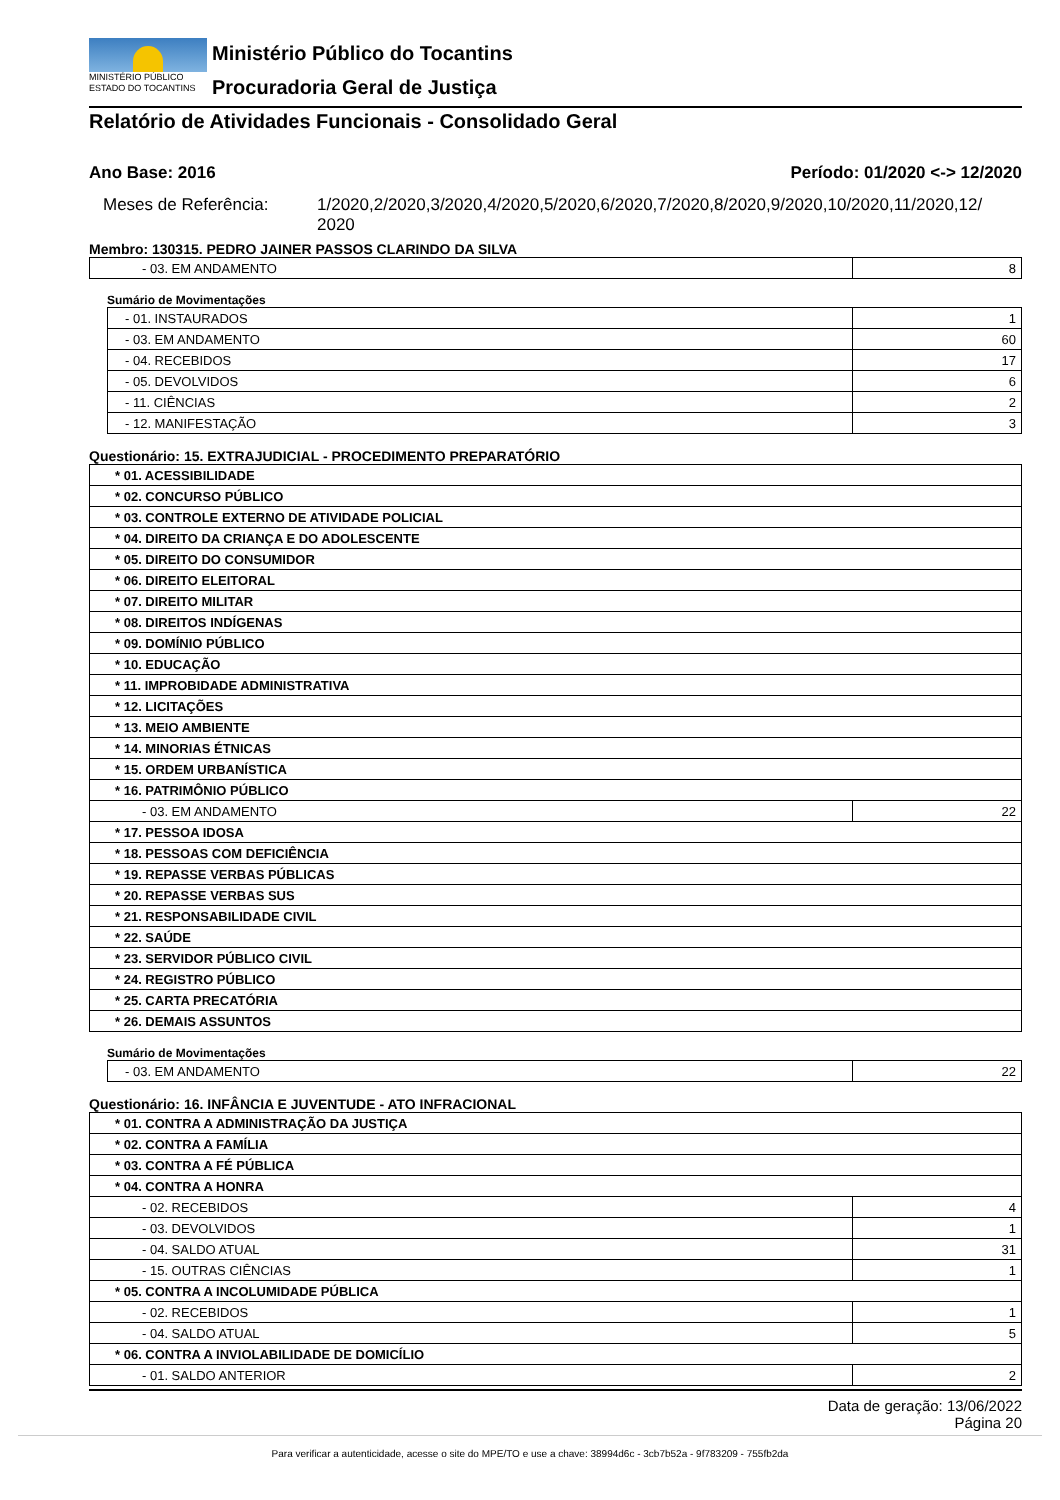MINISTÉRIO PÚBLICO
ESTADO DO TOCANTINS
Ministério Público do Tocantins
Procuradoria Geral de Justiça
Relatório de Atividades Funcionais - Consolidado Geral
Ano Base: 2016 Período: 01/2020 <-> 12/2020
Meses de Referência: 1/2020,2/2020,3/2020,4/2020,5/2020,6/2020,7/2020,8/2020,9/2020,10/2020,11/2020,12/ 2020
Membro: 130315. PEDRO JAINER PASSOS CLARINDO DA SILVA
| - 03. EM ANDAMENTO | 8 |
Sumário de Movimentações
| - 01. INSTAURADOS | 1 |
| - 03. EM ANDAMENTO | 60 |
| - 04. RECEBIDOS | 17 |
| - 05. DEVOLVIDOS | 6 |
| - 11. CIÊNCIAS | 2 |
| - 12. MANIFESTAÇÃO | 3 |
Questionário: 15. EXTRAJUDICIAL - PROCEDIMENTO PREPARATÓRIO
| * 01. ACESSIBILIDADE | |
| * 02. CONCURSO PÚBLICO | |
| * 03. CONTROLE EXTERNO DE ATIVIDADE POLICIAL | |
| * 04. DIREITO DA CRIANÇA E DO ADOLESCENTE | |
| * 05. DIREITO DO CONSUMIDOR | |
| * 06. DIREITO ELEITORAL | |
| * 07. DIREITO MILITAR | |
| * 08. DIREITOS INDÍGENAS | |
| * 09. DOMÍNIO PÚBLICO | |
| * 10. EDUCAÇÃO | |
| * 11. IMPROBIDADE ADMINISTRATIVA | |
| * 12. LICITAÇÕES | |
| * 13. MEIO AMBIENTE | |
| * 14. MINORIAS ÉTNICAS | |
| * 15. ORDEM URBANÍSTICA | |
| * 16. PATRIMÔNIO PÚBLICO | |
| - 03. EM ANDAMENTO | 22 |
| * 17. PESSOA IDOSA | |
| * 18. PESSOAS COM DEFICIÊNCIA | |
| * 19. REPASSE VERBAS PÚBLICAS | |
| * 20. REPASSE VERBAS SUS | |
| * 21. RESPONSABILIDADE CIVIL | |
| * 22. SAÚDE | |
| * 23. SERVIDOR PÚBLICO CIVIL | |
| * 24. REGISTRO PÚBLICO | |
| * 25. CARTA PRECATÓRIA | |
| * 26. DEMAIS ASSUNTOS | |
Sumário de Movimentações
| - 03. EM ANDAMENTO | 22 |
Questionário: 16. INFÂNCIA E JUVENTUDE - ATO INFRACIONAL
| * 01. CONTRA A ADMINISTRAÇÃO DA JUSTIÇA | |
| * 02. CONTRA A FAMÍLIA | |
| * 03. CONTRA A FÉ PÚBLICA | |
| * 04. CONTRA A HONRA | |
| - 02. RECEBIDOS | 4 |
| - 03. DEVOLVIDOS | 1 |
| - 04. SALDO ATUAL | 31 |
| - 15. OUTRAS CIÊNCIAS | 1 |
| * 05. CONTRA A INCOLUMIDADE PÚBLICA | |
| - 02. RECEBIDOS | 1 |
| - 04. SALDO ATUAL | 5 |
| * 06. CONTRA A INVIOLABILIDADE DE DOMICÍLIO | |
| - 01. SALDO ANTERIOR | 2 |
Data de geração: 13/06/2022
Página 20
Para verificar a autenticidade, acesse o site do MPE/TO e use a chave: 38994d6c - 3cb7b52a - 9f783209 - 755fb2da